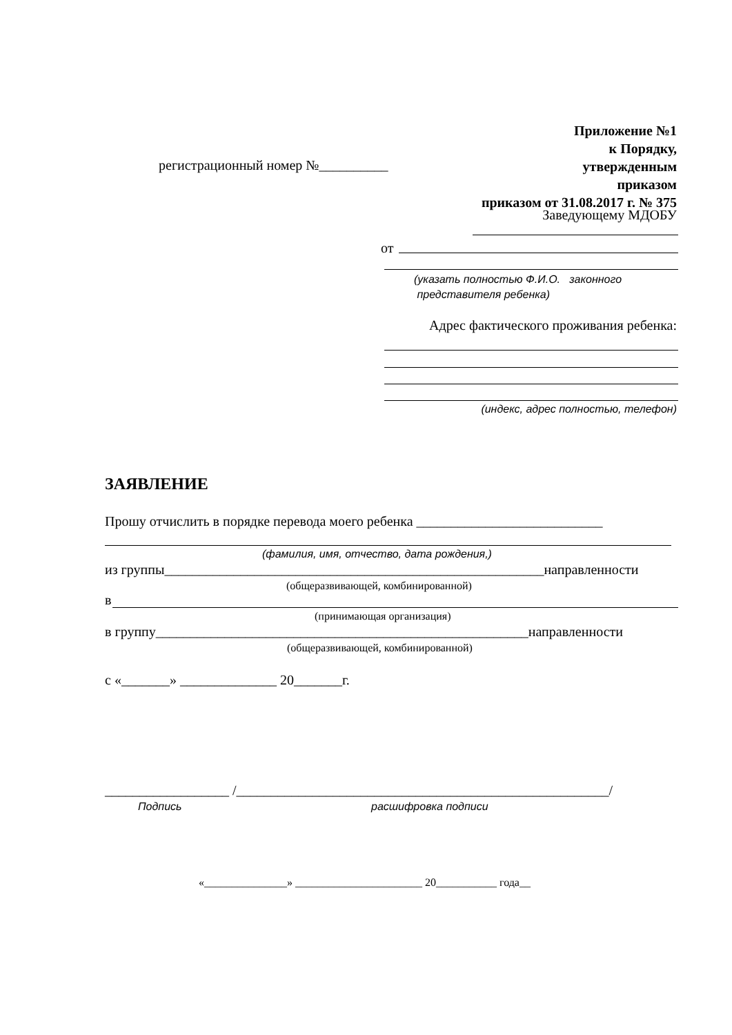Приложение №1
к Порядку,
утвержденным
приказом
приказом от 31.08.2017 г. № 375
регистрационный номер №__________
Заведующему МДОБУ
от
(указать полностью Ф.И.О. законного
представителя ребенка)
Адрес фактического проживания ребенка:
(индекс, адрес полностью, телефон)
ЗАЯВЛЕНИЕ
Прошу отчислить в порядке перевода моего ребенка ___________________________
(фамилия, имя, отчество, дата рождения,)
из группы_______________________________________________________направленности
(общеразвивающей, комбинированной)
в
(принимающая организация)
в группу______________________________________________________направленности
(общеразвивающей, комбинированной)
с «_______» ______________ 20_______г.
__________________ /______________________________________________________/
Подпись расшифровка подписи
«_______________» _______________________ 20___________ года__